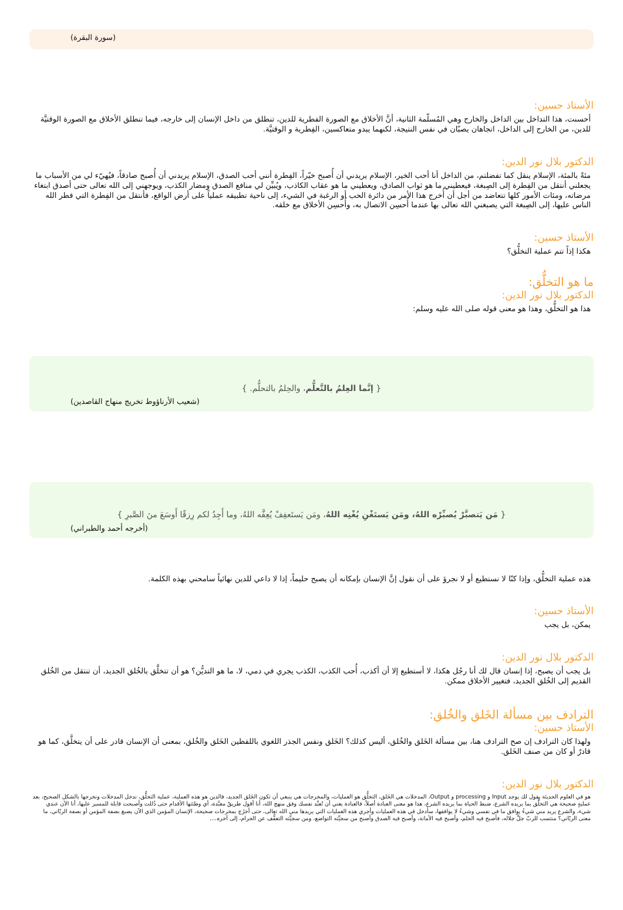(سورة البقرة)
الأستاذ حسين:
أحسنت، هذا التداخل بين الداخل والخارج وهي المُسلّمة الثانية، أنَّ الأخلاق مع الصورة الفطرية للدين، تنطلق من داخل الإنسان إلى خارجه، فيما تنطلق الأخلاق مع الصورة الوقتيَّة للدين، من الخارج إلى الداخل، اتجاهان يصبّان في نفس النتيجة، لكنهما يبدو متعاكسين، الفِطرية و الوقتيَّة.
الدكتور بلال نور الدين:
مئةً بالمئة، الإسلام ينقل كما تفضلتم، من الداخل أنا أحب الخير، الإسلام يريدني أن أُصبح خيّراً، الفِطرة أنني أحب الصدق، الإسلام يريدني أن أُصبح صادقاً، فيُهيّء لي من الأسباب ما يجعلني أنتقل من الفِطرة إلى الصِبغة، فيعطيني ما هو ثواب الصادق، ويعطيني ما هو عقاب الكاذب، ويُبيِّن لي منافع الصدق ومضار الكذب، ويوجهني إلى الله تعالى حتى أصدق ابتغاء مرضاته، ومئات الأمور كلها تتعاضد من أجل أن أُخرج هذا الأمر من دائرة الحب أو الرغبة في الشيء، إلى ناحية تطبيقه عملياً على أرض الواقع، فأنتقل من الفِطرة التي فطر الله الناس عليها، إلى الصِبغة التي يصبغني الله تعالى بها عندما أُحسِن الاتصال به، وأُحسِن الأخلاق مع خلقه.
الأستاذ حسين:
هكذا إذاً تتم عملية التخلُّق؟
ما هو التخلُّق:
الدكتور بلال نور الدين:
هذا هو التخلُّق، وهذا هو معنى قوله صلى الله عليه وسلم:
{ إنَّما العِلمُ بالتَّعلُّم، والحِلمُ بالتحلُّم. }
(شعيب الأرناؤوط تخريج منهاج القاصدين)
{ مَن يَتصبَّرْ يُصبِّرْه اللهُ، ومَن يَستَغْنِ يُغْنِه اللهُ، ومَن يَستَعفِفْ يُعِفَّه اللهُ، وما أَجِدُ لكم رِزقًا أَوسَعَ منَ الصَّبرِ }
(أخرجه أحمد والطبراني)
هذه عملية التخلُّق، وإذا كنّا لا نستطيع أو لا نجرؤ على أن نقول إنَّ الإنسان بإمكانه أن يصبح حليماً، إذا لا داعي للدين نهائياً سامحني بهذه الكلمة.
الأستاذ حسين:
يمكن، بل يجب
الدكتور بلال نور الدين:
بل يجب أن يصبح، إذا إنسان قال لك أنا رجُل هكذا، لا أستطيع إلا أن أكذب، أُحب الكذب، الكذب يجري في دمي، لا، ما هو التديُّن؟ هو أن تتخلَّق بالخُلق الجديد، أن تنتقل من الخُلق القديم إلى الخُلق الجديد، فتغيير الأخلاق ممكن.
الترادف بين مسألة الخَلق والخُلق:
الأستاذ حسين:
ولهذا كان الترادف إن صح الترادف هنا، بين مسألة الخَلق والخُلق، أليس كذلك؟ الخَلق ونفس الجذر اللغوي باللفظين الخَلق والخُلق، بمعنى أن الإنسان قادر على أن يتخلَّق، كما هو قادرٌ أو كان من صنف الخَلق.
الدكتور بلال نور الدين:
هو في العلوم الحديثة يقول لك يوجد Input و processing و Output، المدخلات هي الخَلق، التخلُّق هو العمليات، والمخرجات هي ينبغي أن تكون الخَلق الجديد، فالدين هو هذه العملية، عملية التخلُّق، ندخل المدخلات ونخرجها بالشكل الصحيح، بعد عمليةٍ صحيحة هي التخلُّق بما يريده الشرع، ضبط الحياة بما يريده الشرع، هذا هو معنى العبادة أصلاً، فالعبادة يعني أن تُعبِّد نفسك وفق منهج الله، أنا أقول طريقٌ معبَّدة، أي وطئتها الأقدام حتى ذُللت وأصبحت قابلة للمسير عليها، أنا الآن عندي شيء، والشرع يريد مني شيءُ يوافق ما في نفسي وشيءُ لا يوافقها، سأدخل في هذه العمليات وأجري هذه العمليات التي يريدها مني الله تعالى، حتى أخرُج بمخرجات صحيحة، الإنسان المؤمن الذي الآن يصبغ بصفة المؤمن أو بصفة الربّاني، ما معنى الربّاني؟ منتسب للربّ جلَّ جلاله، فأصبح فيه الحلم، وأصبح فيه الأمانة، وأصبح فيه الصدق وأصبح من سجيِّته التواضع، ومن سجيِّته التعفُّف عن الحرام، إلى آخره....